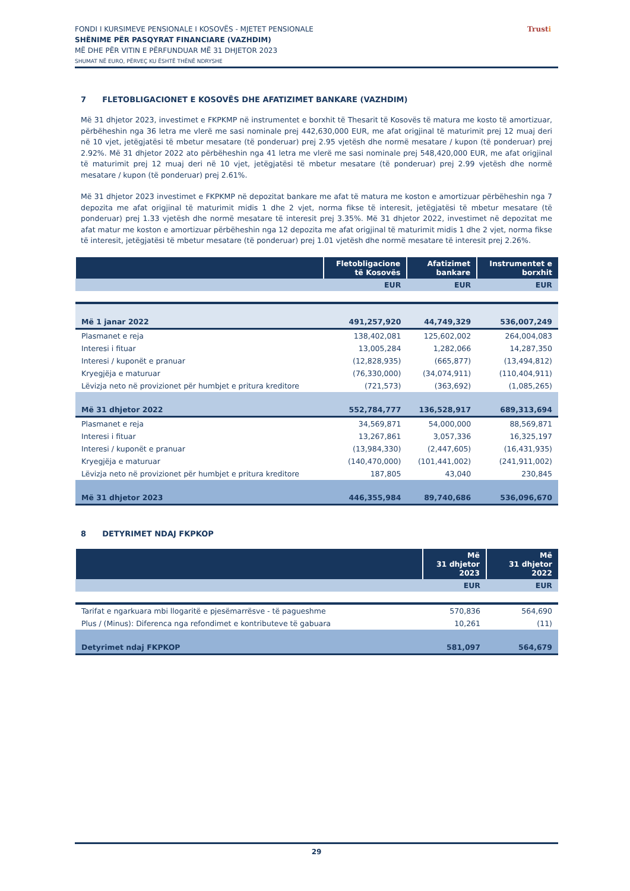FONDI I KURSIMEVE PENSIONALE I KOSOVËS - MJETET PENSIONALE
SHËNIME PËR PASQYRAT FINANCIARE (VAZHDIM)
MË DHE PËR VITIN E PËRFUNDUAR MË 31 DHJETOR 2023
SHUMAT NË EURO, PËRVEÇ KU ËSHTË THËNË NDRYSHE
Trusti
7 FLETOBLIGACIONET E KOSOVËS DHE AFATIZIMET BANKARE (VAZHDIM)
Më 31 dhjetor 2023, investimet e FKPKMP në instrumentet e borxhit të Thesarit të Kosovës të matura me kosto të amortizuar, përbëheshin nga 36 letra me vlerë me sasi nominale prej 442,630,000 EUR, me afat origjinal të maturimit prej 12 muaj deri në 10 vjet, jetëgjatësi të mbetur mesatare (të ponderuar) prej 2.95 vjetësh dhe normë mesatare / kupon (të ponderuar) prej 2.92%. Më 31 dhjetor 2022 ato përbëheshin nga 41 letra me vlerë me sasi nominale prej 548,420,000 EUR, me afat origjinal të maturimit prej 12 muaj deri në 10 vjet, jetëgjatësi të mbetur mesatare (të ponderuar) prej 2.99 vjetësh dhe normë mesatare / kupon (të ponderuar) prej 2.61%.
Më 31 dhjetor 2023 investimet e FKPKMP në depozitat bankare me afat të matura me koston e amortizuar përbëheshin nga 7 depozita me afat origjinal të maturimit midis 1 dhe 2 vjet, norma fikse të interesit, jetëgjatësi të mbetur mesatare (të ponderuar) prej 1.33 vjetësh dhe normë mesatare të interesit prej 3.35%. Më 31 dhjetor 2022, investimet në depozitat me afat matur me koston e amortizuar përbëheshin nga 12 depozita me afat origjinal të maturimit midis 1 dhe 2 vjet, norma fikse të interesit, jetëgjatësi të mbetur mesatare (të ponderuar) prej 1.01 vjetësh dhe normë mesatare të interesit prej 2.26%.
| | Fletobligacione të Kosovës | Afatizimet bankare | Instrumentet e borxhit |
| --- | --- | --- | --- |
| | EUR | EUR | EUR |
| Më 1 janar 2022 | 491,257,920 | 44,749,329 | 536,007,249 |
| Plasmanet e reja | 138,402,081 | 125,602,002 | 264,004,083 |
| Interesi i fituar | 13,005,284 | 1,282,066 | 14,287,350 |
| Interesi / kuponët e pranuar | (12,828,935) | (665,877) | (13,494,812) |
| Kryegjëja e maturuar | (76,330,000) | (34,074,911) | (110,404,911) |
| Lëvizja neto në provizionet për humbjet e pritura kreditore | (721,573) | (363,692) | (1,085,265) |
| Më 31 dhjetor 2022 | 552,784,777 | 136,528,917 | 689,313,694 |
| Plasmanet e reja | 34,569,871 | 54,000,000 | 88,569,871 |
| Interesi i fituar | 13,267,861 | 3,057,336 | 16,325,197 |
| Interesi / kuponët e pranuar | (13,984,330) | (2,447,605) | (16,431,935) |
| Kryegjëja e maturuar | (140,470,000) | (101,441,002) | (241,911,002) |
| Lëvizja neto në provizionet për humbjet e pritura kreditore | 187,805 | 43,040 | 230,845 |
| Më 31 dhjetor 2023 | 446,355,984 | 89,740,686 | 536,096,670 |
8 DETYRIMET NDAJ FKPKOP
| | Më 31 dhjetor 2023 | Më 31 dhjetor 2022 |
| --- | --- | --- |
| | EUR | EUR |
| Tarifat e ngarkuara mbi llogaritë e pjesëmarrësve - të pagueshme | 570,836 | 564,690 |
| Plus / (Minus): Diferenca nga refondimet e kontributeve të gabuara | 10,261 | (11) |
| Detyrimet ndaj FKPKOP | 581,097 | 564,679 |
29